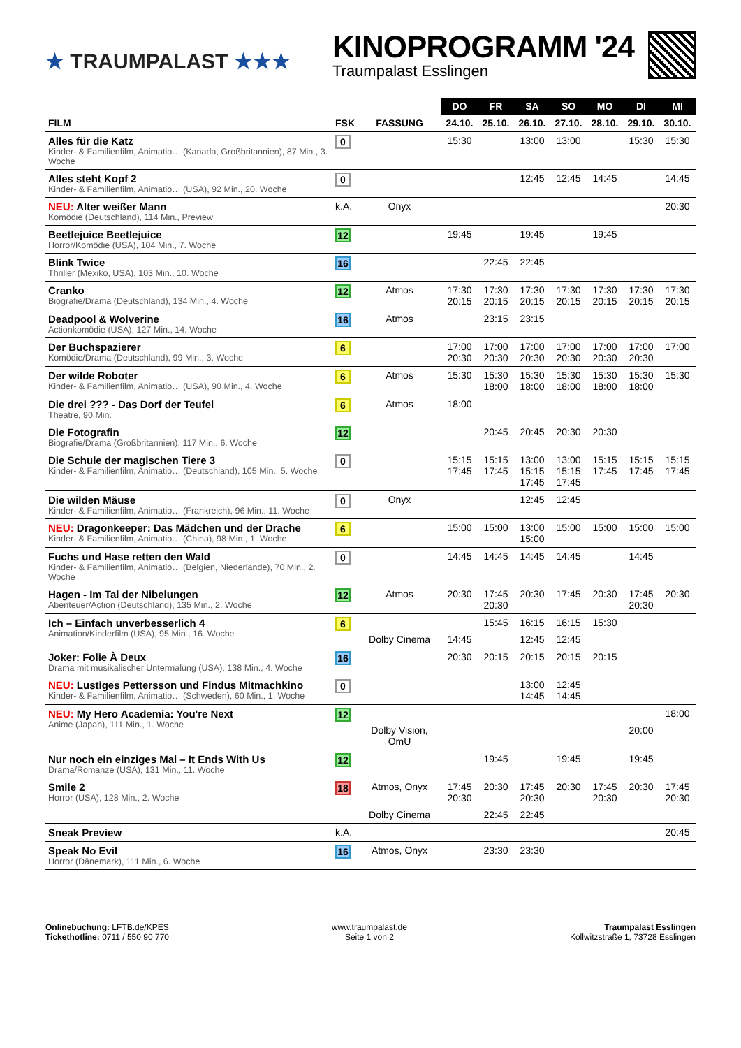★ TRAUMPALAST ★★★
KINOPROGRAMM '24
Traumpalast Esslingen
| | | | DO | FR | SA | SO | MO | DI | MI |
| --- | --- | --- | --- | --- | --- | --- | --- | --- | --- |
| FILM | FSK | FASSUNG | 24.10. | 25.10. | 26.10. | 27.10. | 28.10. | 29.10. | 30.10. |
| Alles für die Katz Kinder- & Familienfilm, Animatio… (Kanada, Großbritannien), 87 Min., 3. Woche | 0 | | 15:30 | | 13:00 | 13:00 | | 15:30 | 15:30 |
| Alles steht Kopf 2 Kinder- & Familienfilm, Animatio… (USA), 92 Min., 20. Woche | 0 | | | | 12:45 | 12:45 | 14:45 | | 14:45 |
| NEU: Alter weißer Mann Komödie (Deutschland), 114 Min., Preview | k.A. | Onyx | | | | | | | 20:30 |
| Beetlejuice Beetlejuice Horror/Komödie (USA), 104 Min., 7. Woche | 12 | | 19:45 | | 19:45 | | 19:45 | | |
| Blink Twice Thriller (Mexiko, USA), 103 Min., 10. Woche | 16 | | | 22:45 | 22:45 | | | | |
| Cranko Biografie/Drama (Deutschland), 134 Min., 4. Woche | 12 | Atmos | 17:30 20:15 | 17:30 20:15 | 17:30 20:15 | 17:30 20:15 | 17:30 20:15 | 17:30 20:15 | 17:30 20:15 |
| Deadpool & Wolverine Actionkomödie (USA), 127 Min., 14. Woche | 16 | Atmos | | 23:15 | 23:15 | | | | |
| Der Buchspazierer Komödie/Drama (Deutschland), 99 Min., 3. Woche | 6 | | 17:00 20:30 | 17:00 20:30 | 17:00 20:30 | 17:00 20:30 | 17:00 20:30 | 17:00 20:30 | 17:00 |
| Der wilde Roboter Kinder- & Familienfilm, Animatio… (USA), 90 Min., 4. Woche | 6 | Atmos | 15:30 | 15:30 18:00 | 15:30 18:00 | 15:30 18:00 | 15:30 18:00 | 15:30 18:00 | 15:30 |
| Die drei ??? - Das Dorf der Teufel Theatre, 90 Min. | 6 | Atmos | 18:00 | | | | | | |
| Die Fotografin Biografie/Drama (Großbritannien), 117 Min., 6. Woche | 12 | | | 20:45 | 20:45 | 20:30 | 20:30 | | |
| Die Schule der magischen Tiere 3 Kinder- & Familienfilm, Animatio… (Deutschland), 105 Min., 5. Woche | 0 | | 15:15 17:45 | 15:15 17:45 | 13:00 15:15 17:45 | 13:00 15:15 17:45 | 15:15 17:45 | 15:15 17:45 | 15:15 17:45 |
| Die wilden Mäuse Kinder- & Familienfilm, Animatio… (Frankreich), 96 Min., 11. Woche | 0 | Onyx | | | 12:45 | 12:45 | | | |
| NEU: Dragonkeeper: Das Mädchen und der Drache Kinder- & Familienfilm, Animatio… (China), 98 Min., 1. Woche | 6 | | 15:00 | 15:00 | 13:00 15:00 | 15:00 | 15:00 | 15:00 | 15:00 |
| Fuchs und Hase retten den Wald Kinder- & Familienfilm, Animatio… (Belgien, Niederlande), 70 Min., 2. Woche | 0 | | 14:45 | 14:45 | 14:45 | 14:45 | | 14:45 | |
| Hagen - Im Tal der Nibelungen Abenteuer/Action (Deutschland), 135 Min., 2. Woche | 12 | Atmos | 20:30 | 17:45 20:30 | 20:30 | 17:45 | 20:30 | 17:45 20:30 | 20:30 |
| Ich – Einfach unverbesserlich 4 Animation/Kinderfilm (USA), 95 Min., 16. Woche | 6 | | | 15:45 | 16:15 | 16:15 | 15:30 | | |
| | | Dolby Cinema | 14:45 | | 12:45 | 12:45 | | | |
| Joker: Folie À Deux Drama mit musikalischer Untermalung (USA), 138 Min., 4. Woche | 16 | | 20:30 | 20:15 | 20:15 | 20:15 | 20:15 | | |
| NEU: Lustiges Pettersson und Findus Mitmachkino Kinder- & Familienfilm, Animatio… (Schweden), 60 Min., 1. Woche | 0 | | | | 13:00 14:45 | 12:45 14:45 | | | |
| NEU: My Hero Academia: You're Next Anime (Japan), 111 Min., 1. Woche | 12 | | | | | | | | 18:00 |
| | | Dolby Vision, OmU | | | | | | 20:00 | |
| Nur noch ein einziges Mal – It Ends With Us Drama/Romanze (USA), 131 Min., 11. Woche | 12 | | | 19:45 | | 19:45 | | 19:45 | |
| Smile 2 Horror (USA), 128 Min., 2. Woche | 18 | Atmos, Onyx | 17:45 20:30 | 20:30 | 17:45 20:30 | 20:30 | 17:45 20:30 | 20:30 | 17:45 20:30 |
| | | Dolby Cinema | | 22:45 | 22:45 | | | | |
| Sneak Preview | k.A. | | | | | | | | 20:45 |
| Speak No Evil Horror (Dänemark), 111 Min., 6. Woche | 16 | Atmos, Onyx | | 23:30 | 23:30 | | | | |
Onlinebuchung: LFTB.de/KPES
Tickethotline: 0711 / 550 90 770
www.traumpalast.de
Seite 1 von 2
Traumpalast Esslingen
Kollwitzstraße 1, 73728 Esslingen